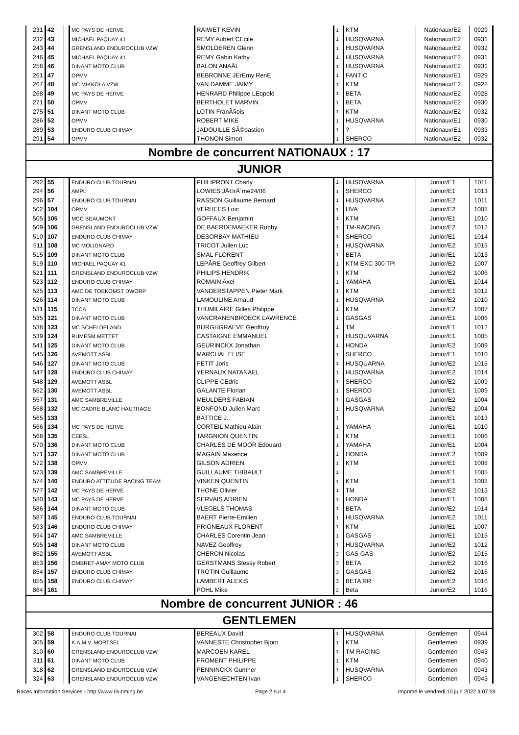| 231 | 42 | | MC PAYS DE HERVE | RAIWET KEVIN | 1 | KTM | Nationaux/E2 | 0929 |
| 232 | 43 | | MICHAEL PAQUAY 41 | REMY Aubert CEcile | 1 | HUSQVARNA | Nationaux/E2 | 0931 |
| 243 | 44 | | GRENSLAND ENDUROCLUB VZW | SMOLDEREN Glenn | 1 | HUSQVARNA | Nationaux/E2 | 0932 |
| 246 | 45 | | MICHAEL PAQUAY 41 | REMY Gabin Kathy | 1 | HUSQVARNA | Nationaux/E2 | 0931 |
| 258 | 46 | | DINANT MOTO CLUB | BALON ANAÃL | 1 | HUSQVARNA | Nationaux/E2 | 0931 |
| 261 | 47 | | OPMV | BEBRONNE JErEmy RenE | 1 | FANTIC | Nationaux/E1 | 0929 |
| 267 | 48 | | MC MIKKOLA VZW | VAN DAMME JAIMY | 1 | KTM | Nationaux/E2 | 0928 |
| 268 | 49 | | MC PAYS DE HERVE | HENRARD Philippe LEopold | 1 | BETA | Nationaux/E2 | 0928 |
| 271 | 50 | | OPMV | BERTHOLET MARVIN | 1 | BETA | Nationaux/E2 | 0930 |
| 275 | 51 | | DINANT MOTO CLUB | LOTIN FranÃ§ois | 1 | KTM | Nationaux/E2 | 0932 |
| 286 | 52 | | OPMV | ROBERT MIKE | 1 | HUSQVARNA | Nationaux/E1 | 0930 |
| 289 | 53 | | ENDURO CLUB CHIMAY | JADOUILLE SÃ©bastien | 1 | ? | Nationaux/E1 | 0933 |
| 291 | 54 | | OPMV | THONON Simon | 1 | SHERCO | Nationaux/E2 | 0932 |
| Nombre de concurrent NATIONAUX : 17 | | | | | | | | |
| JUNIOR | | | | | | | | |
| 292 | 55 | | ENDURO CLUB TOURNAI | PHILIPRONT Charly | 1 | HUSQVARNA | Junior/E1 | 1011 |
| 294 | 56 | | AMPL | LOWIES JÃ©rÃ´me24/06 | 1 | SHERCO | Junior/E1 | 1013 |
| 296 | 57 | | ENDURO CLUB TOURNAI | RASSON Guillaume Bernard | 1 | HUSQVARNA | Junior/E2 | 1011 |
| 502 | 104 | | OPMV | VERHEES Loic | 1 | HVA | Junior/E2 | 1008 |
| 505 | 105 | | MCC BEAUMONT | GOFFAUX Benjamin | 1 | KTM | Junior/E1 | 1010 |
| 509 | 106 | | GRENSLAND ENDUROCLUB VZW | DE BAERDEMAEKER Robby | 1 | TM-RACING | Junior/E2 | 1012 |
| 510 | 107 | | ENDURO CLUB CHIMAY | DESORBAY MATHIEU | 1 | SHERCO | Junior/E1 | 1014 |
| 511 | 108 | | MC MOLIGNARD | TRICOT Julien Luc | 1 | HUSQVARNA | Junior/E2 | 1015 |
| 515 | 109 | | DINANT MOTO CLUB | SMAL FLORENT | 1 | BETA | Junior/E1 | 1013 |
| 519 | 110 | | MICHAEL PAQUAY 41 | LEPÃRE Geoffrey Gilbert | 1 | KTM EXC 300 TPI | Junior/E2 | 1007 |
| 521 | 111 | | GRENSLAND ENDUROCLUB VZW | PHILIPS HENDRIK | 1 | KTM | Junior/E2 | 1006 |
| 523 | 112 | | ENDURO CLUB CHIMAY | ROMAIN Axel | 1 | YAMAHA | Junior/E1 | 1014 |
| 525 | 113 | | AMC DE TOEKOMST DWORP | VANDERSTAPPEN Pieter Mark | 1 | KTM | Junior/E1 | 1012 |
| 526 | 114 | | DINANT MOTO CLUB | LAMOULINE Arnaud | 1 | HUSQVARNA | Junior/E2 | 1010 |
| 531 | 115 | | TCCA | THUMILAIRE Gilles Philippe | 1 | KTM | Junior/E2 | 1007 |
| 535 | 121 | | DINANT MOTO CLUB | VANCRANENBROECK LAWRENCE | 1 | GASGAS | Junior/E1 | 1006 |
| 538 | 123 | | MC SCHELDELAND | BURGHGRAEVE Geoffroy | 1 | TM | Junior/E1 | 1012 |
| 539 | 124 | | RUMESM METTET | CASTAIGNE EMMANUEL | 1 | HUSQUVARNA | Junior/E1 | 1005 |
| 541 | 125 | | DINANT MOTO CLUB | GEURINCKX Jonathan | 1 | HONDA | Junior/E2 | 1009 |
| 545 | 126 | | AVEMOTT ASBL | MARCHAL ELISE | 1 | SHERCO | Junior/E1 | 1010 |
| 546 | 127 | | DINANT MOTO CLUB | PETIT Joris | 1 | HUSQUARNA | Junior/E2 | 1015 |
| 547 | 128 | | ENDURO CLUB CHIMAY | YERNAUX NATANAEL | 1 | HUSQVARNA | Junior/E2 | 1014 |
| 548 | 129 | | AVEMOTT ASBL | CLIPPE CEdric | 1 | SHERCO | Junior/E2 | 1009 |
| 552 | 130 | | AVEMOTT ASBL | GALANTE Florian | 1 | SHERCO | Junior/E1 | 1009 |
| 557 | 131 | | AMC SAMBREVILLE | MEULDERS FABIAN | 1 | GASGAS | Junior/E2 | 1004 |
| 558 | 132 | | MC CADRE BLANC HAUTRAGE | BONFOND Julien Marc | 1 | HUSQVARNA | Junior/E2 | 1004 |
| 565 | 133 | | | BATTICE J. | 1 | | Junior/E1 | 1013 |
| 566 | 134 | | MC PAYS DE HERVE | CORTEIL Mathieu Alain | 1 | YAMAHA | Junior/E1 | 1010 |
| 568 | 135 | | CEESL | TARGNION QUENTIN | 1 | KTM | Junior/E1 | 1006 |
| 570 | 136 | | DINANT MOTO CLUB | CHARLES DE MOOR Edouard | 1 | YAMAHA | Junior/E1 | 1004 |
| 571 | 137 | | DINANT MOTO CLUB | MAGAIN Maxence | 1 | HONDA | Junior/E2 | 1009 |
| 572 | 138 | | OPMV | GILSON ADRIEN | 1 | KTM | Junior/E1 | 1008 |
| 573 | 139 | | AMC SAMBREVILLE | GUILLAUME THIBAULT | 1 | | Junior/E1 | 1005 |
| 574 | 140 | | ENDURO ATTITUDE RACING TEAM | VINKEN QUENTIN | 1 | KTM | Junior/E1 | 1008 |
| 577 | 142 | | MC PAYS DE HERVE | THONE Olivier | 1 | TM | Junior/E2 | 1013 |
| 580 | 143 | | MC PAYS DE HERVE | SERVAIS ADRIEN | 1 | HONDA | Junior/E1 | 1008 |
| 586 | 144 | | DINANT MOTO CLUB | VLEGELS THOMAS | 1 | BETA | Junior/E2 | 1014 |
| 587 | 145 | | ENDURO CLUB TOURNAI | BAERT Pierre-Emilien | 1 | HUSQVARNA | Junior/E2 | 1011 |
| 593 | 146 | | ENDURO CLUB CHIMAY | PRIGNEAUX FLORENT | 1 | KTM | Junior/E1 | 1007 |
| 594 | 147 | | AMC SAMBREVILLE | CHARLES Corentin Jean | 1 | GASGAS | Junior/E1 | 1015 |
| 595 | 148 | | DINANT MOTO CLUB | NAVEZ Geoffrey | 1 | HUSQVARNA | Junior/E2 | 1012 |
| 852 | 155 | | AVEMOTT ASBL | CHERON Nicolas | 3 | GAS GAS | Junior/E2 | 1015 |
| 853 | 156 | | OMBRET-AMAY MOTO CLUB | GERSTMANS Stessy Robert | 3 | BETA | Junior/E2 | 1016 |
| 854 | 157 | | ENDURO CLUB CHIMAY | TROTIN Guillaume | 3 | GASGAS | Junior/E2 | 1016 |
| 855 | 158 | | ENDURO CLUB CHIMAY | LAMBERT ALEXIS | 3 | BETA RR | Junior/E2 | 1016 |
| 864 | 161 | | | POHL Mike | 2 | Beta | Junior/E2 | 1016 |
| Nombre de concurrent JUNIOR : 46 | | | | | | | | |
| GENTLEMEN | | | | | | | | |
| 302 | 58 | | ENDURO CLUB TOURNAI | BEREAUX David | 1 | HUSQVARNA | Gentlemen | 0944 |
| 305 | 59 | | K.A.M.V. MORTSEL | VANNESTE Christopher Bjorn | 1 | KTM | Gentlemen | 0939 |
| 310 | 60 | | GRENSLAND ENDUROCLUB VZW | MARCOEN KAREL | 1 | TM RACING | Gentlemen | 0943 |
| 311 | 61 | | DINANT MOTO CLUB | FROMENT PHILIPPE | 1 | KTM | Gentlemen | 0940 |
| 318 | 62 | | GRENSLAND ENDUROCLUB VZW | PENNINCKX Gunther | 1 | HUSQVARNA | Gentlemen | 0943 |
| 324 | 63 | | GRENSLAND ENDUROCLUB VZW | VANGENECHTEN Ivan | 1 | SHERCO | Gentlemen | 0943 |
Races Information Services - http://www.ris-timing.be Page 2 sur 4 Imprimé le vendredi 10 juin 2022 à 07:59